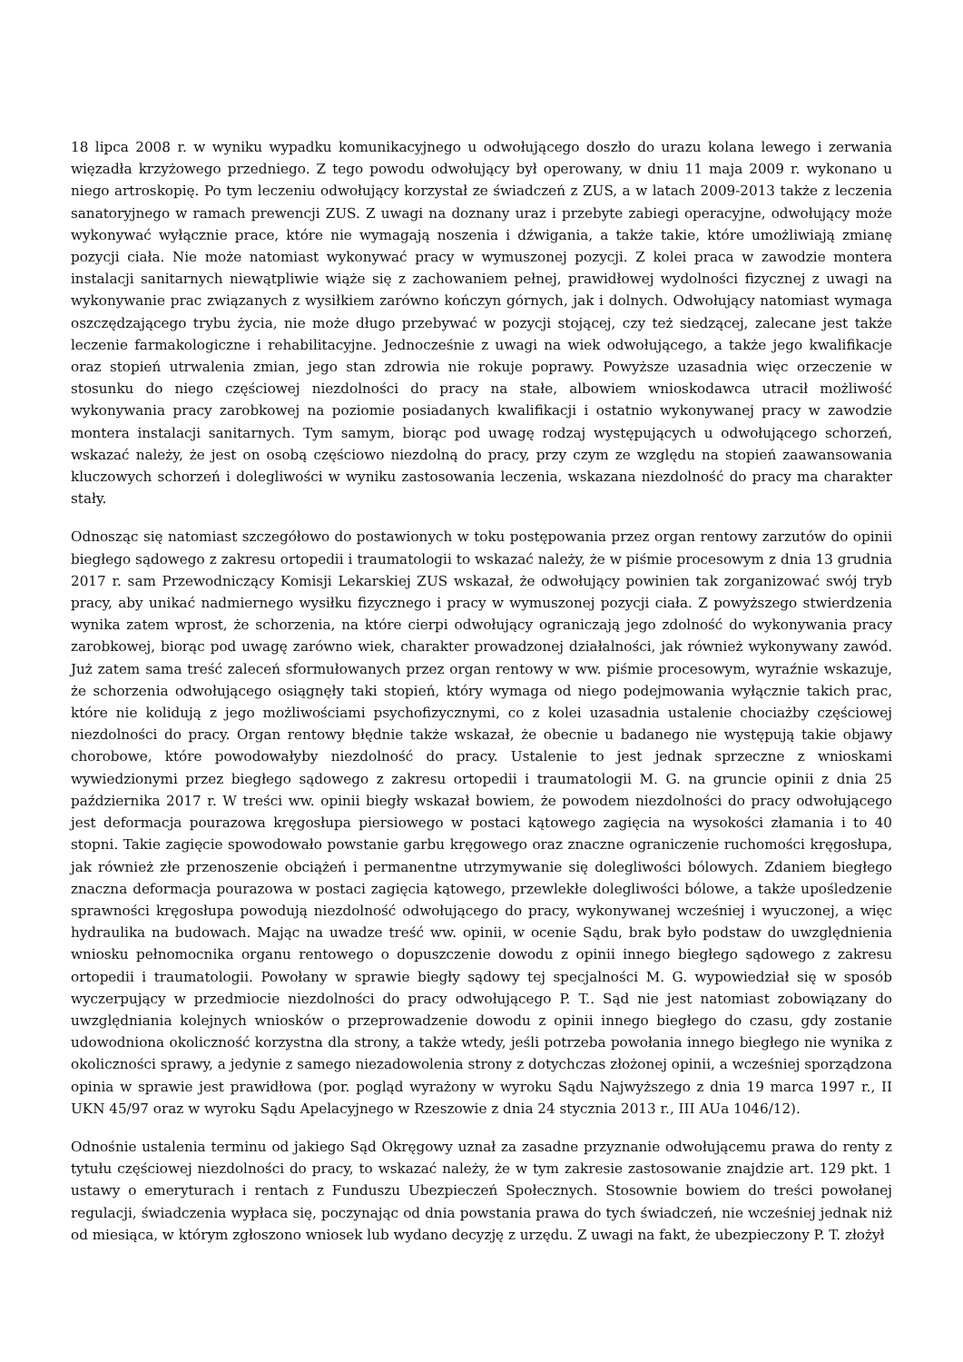18 lipca 2008 r. w wyniku wypadku komunikacyjnego u odwołującego doszło do urazu kolana lewego i zerwania więzadła krzyżowego przedniego. Z tego powodu odwołujący był operowany, w dniu 11 maja 2009 r. wykonano u niego artroskopię. Po tym leczeniu odwołujący korzystał ze świadczeń z ZUS, a w latach 2009-2013 także z leczenia sanatoryjnego w ramach prewencji ZUS. Z uwagi na doznany uraz i przebyte zabiegi operacyjne, odwołujący może wykonywać wyłącznie prace, które nie wymagają noszenia i dźwigania, a także takie, które umożliwiają zmianę pozycji ciała. Nie może natomiast wykonywać pracy w wymuszonej pozycji. Z kolei praca w zawodzie montera instalacji sanitarnych niewątpliwie wiąże się z zachowaniem pełnej, prawidłowej wydolności fizycznej z uwagi na wykonywanie prac związanych z wysiłkiem zarówno kończyn górnych, jak i dolnych. Odwołujący natomiast wymaga oszczędzającego trybu życia, nie może długo przebywać w pozycji stojącej, czy też siedzącej, zalecane jest także leczenie farmakologiczne i rehabilitacyjne. Jednocześnie z uwagi na wiek odwołującego, a także jego kwalifikacje oraz stopień utrwalenia zmian, jego stan zdrowia nie rokuje poprawy. Powyższe uzasadnia więc orzeczenie w stosunku do niego częściowej niezdolności do pracy na stałe, albowiem wnioskodawca utracił możliwość wykonywania pracy zarobkowej na poziomie posiadanych kwalifikacji i ostatnio wykonywanej pracy w zawodzie montera instalacji sanitarnych. Tym samym, biorąc pod uwagę rodzaj występujących u odwołującego schorzeń, wskazać należy, że jest on osobą częściowo niezdolną do pracy, przy czym ze względu na stopień zaawansowania kluczowych schorzeń i dolegliwości w wyniku zastosowania leczenia, wskazana niezdolność do pracy ma charakter stały.
Odnosząc się natomiast szczegółowo do postawionych w toku postępowania przez organ rentowy zarzutów do opinii biegłego sądowego z zakresu ortopedii i traumatologii to wskazać należy, że w piśmie procesowym z dnia 13 grudnia 2017 r. sam Przewodniczący Komisji Lekarskiej ZUS wskazał, że odwołujący powinien tak zorganizować swój tryb pracy, aby unikać nadmiernego wysiłku fizycznego i pracy w wymuszonej pozycji ciała. Z powyższego stwierdzenia wynika zatem wprost, że schorzenia, na które cierpi odwołujący ograniczają jego zdolność do wykonywania pracy zarobkowej, biorąc pod uwagę zarówno wiek, charakter prowadzonej działalności, jak również wykonywany zawód. Już zatem sama treść zaleceń sformułowanych przez organ rentowy w ww. piśmie procesowym, wyraźnie wskazuje, że schorzenia odwołującego osiągnęły taki stopień, który wymaga od niego podejmowania wyłącznie takich prac, które nie kolidują z jego możliwościami psychofizycznymi, co z kolei uzasadnia ustalenie chociażby częściowej niezdolności do pracy. Organ rentowy błędnie także wskazał, że obecnie u badanego nie występują takie objawy chorobowe, które powodowałyby niezdolność do pracy. Ustalenie to jest jednak sprzeczne z wnioskami wywiedzionymi przez biegłego sądowego z zakresu ortopedii i traumatologii M. G. na gruncie opinii z dnia 25 października 2017 r. W treści ww. opinii biegły wskazał bowiem, że powodem niezdolności do pracy odwołującego jest deformacja pourazowa kręgosłupa piersiowego w postaci kątowego zagięcia na wysokości złamania i to 40 stopni. Takie zagięcie spowodowało powstanie garbu kręgowego oraz znaczne ograniczenie ruchomości kręgosłupa, jak również złe przenoszenie obciążeń i permanentne utrzymywanie się dolegliwości bólowych. Zdaniem biegłego znaczna deformacja pourazowa w postaci zagięcia kątowego, przewlekłe dolegliwości bólowe, a także upośledzenie sprawności kręgosłupa powodują niezdolność odwołującego do pracy, wykonywanej wcześniej i wyuczonej, a więc hydraulika na budowach. Mając na uwadze treść ww. opinii, w ocenie Sądu, brak było podstaw do uwzględnienia wniosku pełnomocnika organu rentowego o dopuszczenie dowodu z opinii innego biegłego sądowego z zakresu ortopedii i traumatologii. Powołany w sprawie biegły sądowy tej specjalności M. G. wypowiedział się w sposób wyczerpujący w przedmiocie niezdolności do pracy odwołującego P. T.. Sąd nie jest natomiast zobowiązany do uwzględniania kolejnych wniosków o przeprowadzenie dowodu z opinii innego biegłego do czasu, gdy zostanie udowodniona okoliczność korzystna dla strony, a także wtedy, jeśli potrzeba powołania innego biegłego nie wynika z okoliczności sprawy, a jedynie z samego niezadowolenia strony z dotychczas złożonej opinii, a wcześniej sporządzona opinia w sprawie jest prawidłowa (por. pogląd wyrażony w wyroku Sądu Najwyższego z dnia 19 marca 1997 r., II UKN 45/97 oraz w wyroku Sądu Apelacyjnego w Rzeszowie z dnia 24 stycznia 2013 r., III AUa 1046/12).
Odnośnie ustalenia terminu od jakiego Sąd Okręgowy uznał za zasadne przyznanie odwołującemu prawa do renty z tytułu częściowej niezdolności do pracy, to wskazać należy, że w tym zakresie zastosowanie znajdzie art. 129 pkt. 1 ustawy o emeryturach i rentach z Funduszu Ubezpieczeń Społecznych. Stosownie bowiem do treści powołanej regulacji, świadczenia wypłaca się, poczynając od dnia powstania prawa do tych świadczeń, nie wcześniej jednak niż od miesiąca, w którym zgłoszono wniosek lub wydano decyzję z urzędu. Z uwagi na fakt, że ubezpieczony P. T. złożył